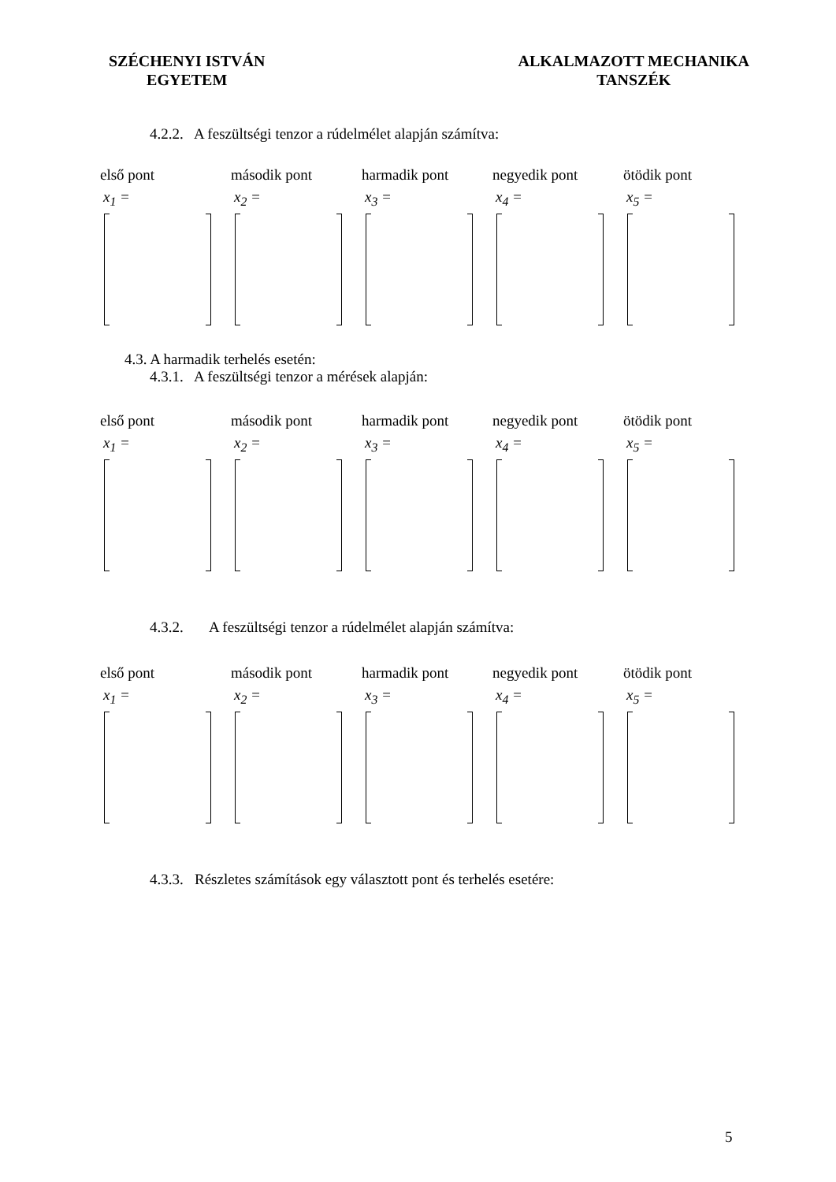SZÉCHENYI ISTVÁN
EGYETEM
ALKALMAZOTT MECHANIKA
TANSZÉK
4.2.2. A feszültségi tenzor a rúdelmélet alapján számítva:
első pont
x<sub>1</sub> =
második pont
x<sub>2</sub> =
harmadik pont
x<sub>3</sub> =
negyedik pont
x<sub>4</sub> =
ötödik pont
x<sub>5</sub> =
4.3. A harmadik terhelés esetén:
4.3.1. A feszültségi tenzor a mérések alapján:
első pont
x<sub>1</sub> =
második pont
x<sub>2</sub> =
harmadik pont
x<sub>3</sub> =
negyedik pont
x<sub>4</sub> =
ötödik pont
x<sub>5</sub> =
4.3.2. A feszültségi tenzor a rúdelmélet alapján számítva:
első pont
x<sub>1</sub> =
második pont
x<sub>2</sub> =
harmadik pont
x<sub>3</sub> =
negyedik pont
x<sub>4</sub> =
ötödik pont
x<sub>5</sub> =
4.3.3. Részletes számítások egy választott pont és terhelés esetére:
5